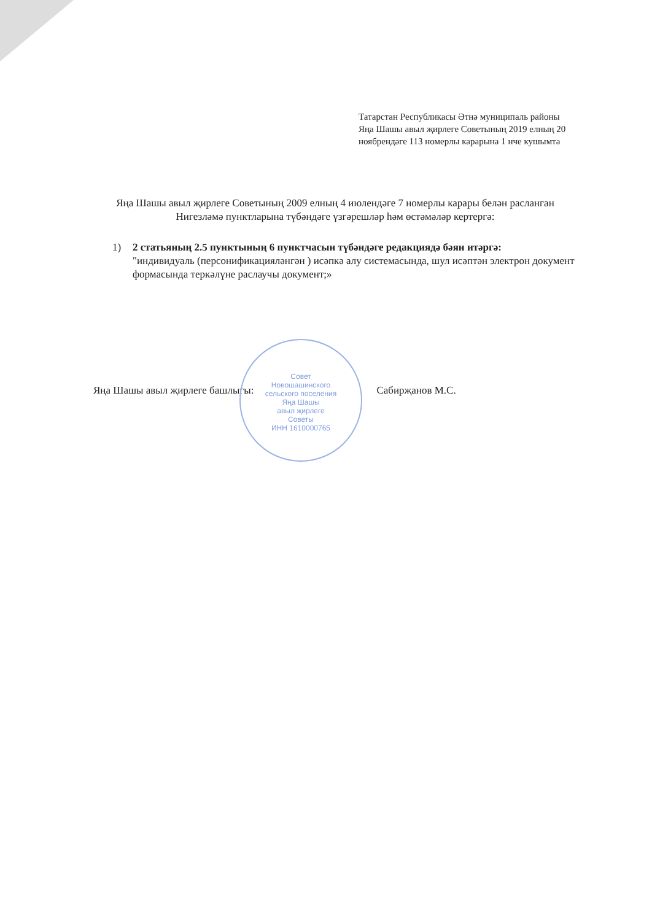Татарстан Республикасы Әтнә муниципаль районы
Яңа Шашы авыл җирлеге Советының 2019 елның 20
ноябрендәге 113 номерлы карарына 1 нче кушымта
Яңа Шашы авыл җирлеге Советының 2009 елның 4 июлендәге 7 номерлы карары белән расланган Нигезләмә пунктларына түбәндәге үзгәрешләр һәм өстәмәләр кертергә:
1) 2 статьяның 2.5 пунктының 6 пунктчасын түбәндәге редакциядә бәян итәргә:
"индивидуаль (персонификацияләнгән ) исәпкә алу системасында, шул исәптән электрон документ формасында теркәлүне раслаучы документ;»
Яңа Шашы авыл җирлеге башлыгы: Сабирҗанов М.С.
Совет
Новошашинского
сельского поселения
Яңа Шашы
авыл җирлеге
Советы
ИНН 1610000765